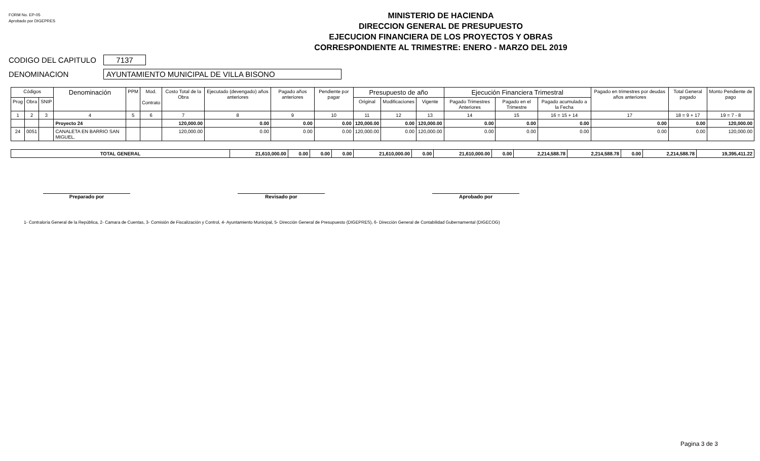FORM No. EP-05
Aprobado por DIGEPRES
MINISTERIO DE HACIENDA
DIRECCION GENERAL DE PRESUPUESTO
EJECUCION FINANCIERA DE LOS PROYECTOS Y OBRAS
CORRESPONDIENTE AL TRIMESTRE: ENERO - MARZO DEL 2019
CODIGO DEL CAPITULO 7137
DENOMINACION AYUNTAMIENTO MUNICIPAL DE VILLA BISONO
| Códigos | | | Denominación | PPM | Mod. Contrato | Costo Total de la Obra | Ejecutado (devengado) años anteriores | Pagado años anteriores | Pendiente por pagar | Presupuesto de año | | | Ejecución Financiera Trimestral | | | Pagado en trimestres por deudas años anteriores | Total General pagado | Monto Pendiente de pago |
| --- | --- | --- | --- | --- | --- | --- | --- | --- | --- | --- | --- | --- | --- | --- | --- | --- | --- | --- |
| Prog | Obra | SNIP | | | | | | | | Original | Modificaciones | Vigente | Pagado Trimestres Anteriores | Pagado en el Trimestre | Pagado acumulado a la Fecha | | | |
| 1 | 2 | 3 | 4 | 5 | 6 | 7 | 8 | 9 | 10 | 11 | 12 | 13 | 14 | 15 | 16 = 15 + 14 | 17 | 18 = 9 + 17 | 19 = 7 - 8 |
| | | | Proyecto 24 | | | 120,000.00 | 0.00 | 0.00 | 0.00 | 120,000.00 | 0.00 | 120,000.00 | 0.00 | 0.00 | 0.00 | 0.00 | 0.00 | 120,000.00 |
| 24 | 0051 | | CANALETA EN BARRIO SAN MIGUEL. | | | 120,000.00 | 0.00 | 0.00 | 0.00 | 120,000.00 | 0.00 | 120,000.00 | 0.00 | 0.00 | 0.00 | 0.00 | 0.00 | 120,000.00 |
| TOTAL GENERAL | 21,610,000.00 | 0.00 | 0.00 | 0.00 | 21,610,000.00 | 0.00 | 21,610,000.00 | 0.00 | 2,214,588.78 | 2,214,588.78 | 0.00 | 2,214,588.78 | 19,395,411.22 |
Preparado por Revisado por Aprobado por
1- Contraloría General de la República, 2- Camara de Cuentas, 3- Comisión de Fiscalización y Control, 4- Ayuntamiento Municipal, 5- Dirección General de Presupuesto (DIGEPRES), 6- Dirección General de Contabilidad Gubernamental (DIGECOG)
Pagina 3 de 3